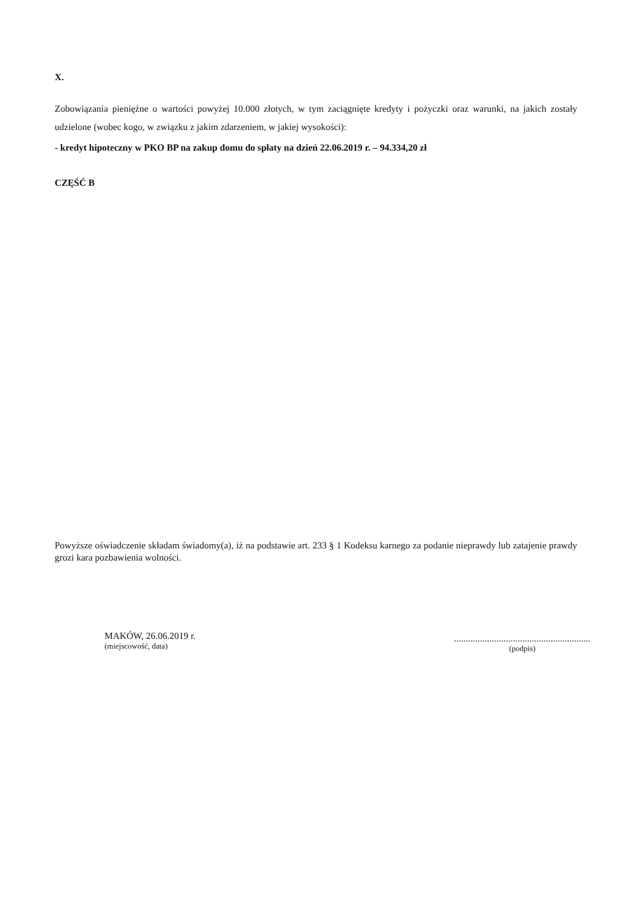X.
Zobowiązania pieniężne o wartości powyżej 10.000 złotych, w tym zaciągnięte kredyty i pożyczki oraz warunki, na jakich zostały udzielone (wobec kogo, w związku z jakim zdarzeniem, w jakiej wysokości):
- kredyt hipoteczny w PKO BP na zakup domu do spłaty na dzień 22.06.2019 r. – 94.334,20 zł
CZĘŚĆ B
Powyższe oświadczenie składam świadomy(a), iż na podstawie art. 233 § 1 Kodeksu karnego za podanie nieprawdy lub zatajenie prawdy grozi kara pozbawienia wolności.
MAKÓW, 26.06.2019 r.
(miejscowość, data)
..........................................................
(podpis)